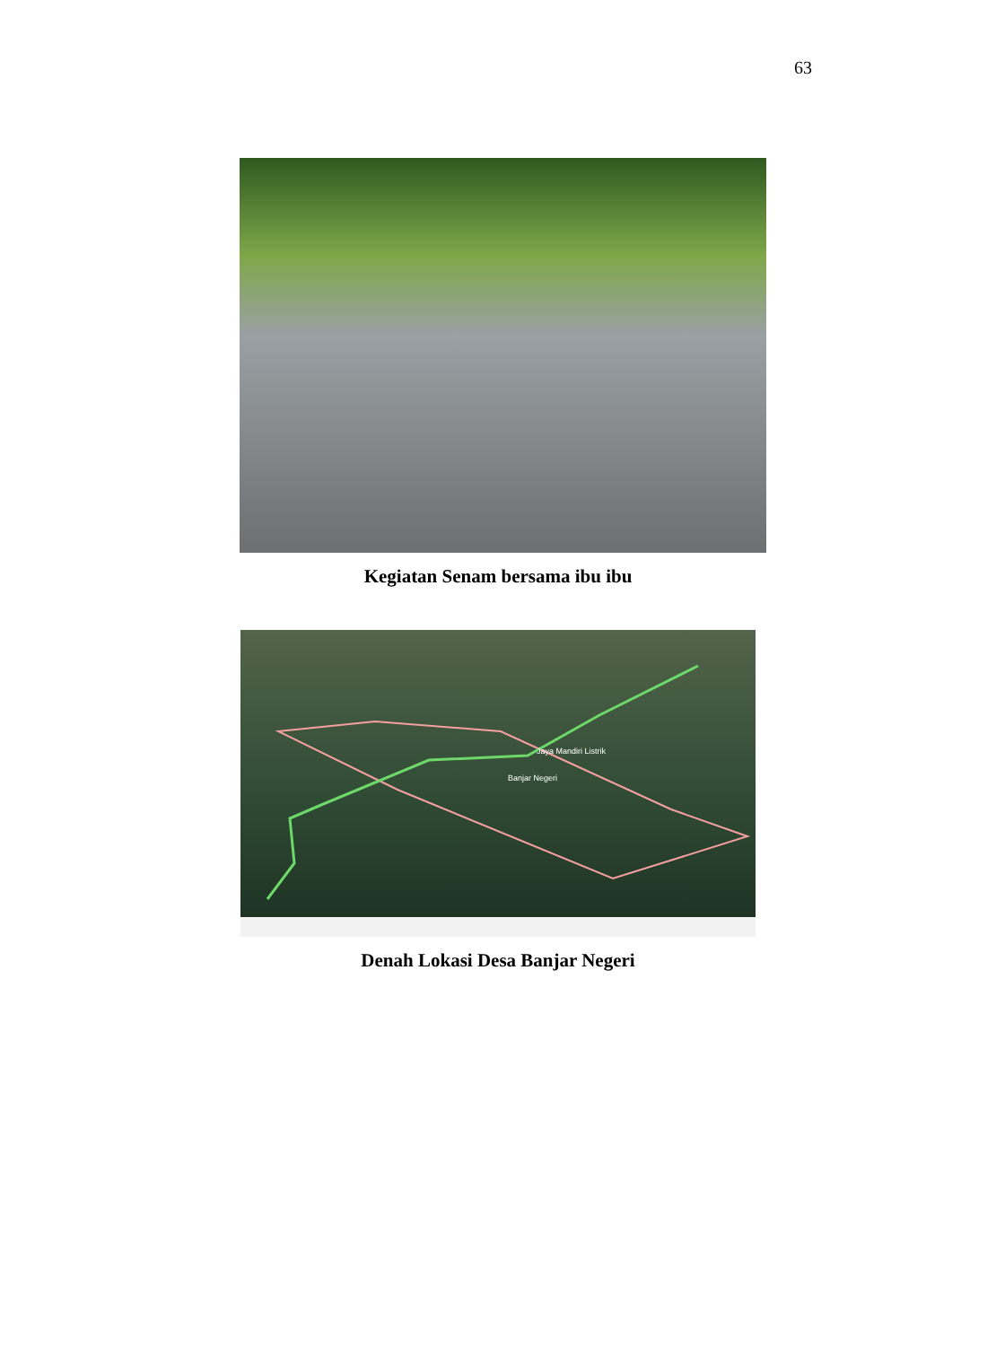63
Kegiatan Senam bersama ibu ibu
Jaya Mandiri Listrik
Banjar Negeri
Denah Lokasi Desa Banjar Negeri